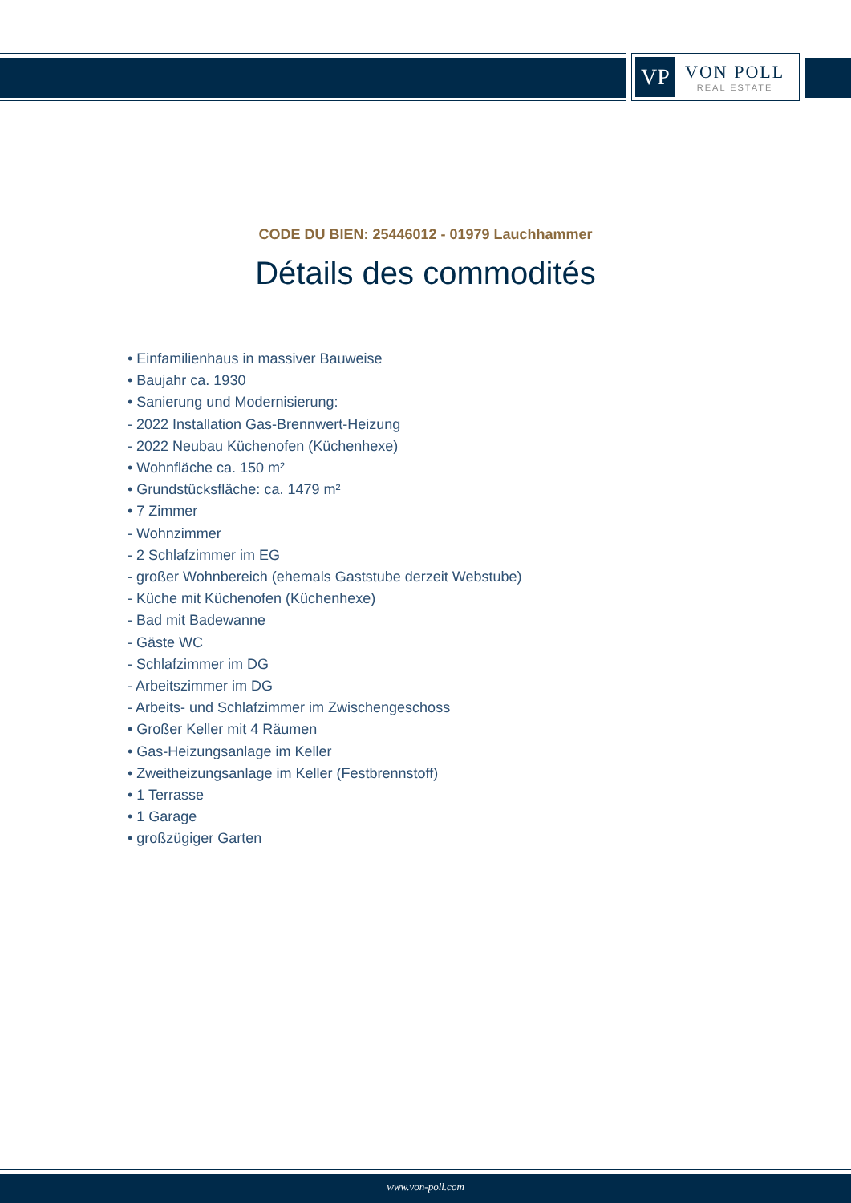VP
VON POLL
REAL ESTATE
CODE DU BIEN: 25446012 - 01979 Lauchhammer
Détails des commodités
• Einfamilienhaus in massiver Bauweise
• Baujahr ca. 1930
• Sanierung und Modernisierung:
- 2022 Installation Gas-Brennwert-Heizung
- 2022 Neubau Küchenofen (Küchenhexe)
• Wohnfläche ca. 150 m²
• Grundstücksfläche: ca. 1479 m²
• 7 Zimmer
- Wohnzimmer
- 2 Schlafzimmer im EG
- großer Wohnbereich (ehemals Gaststube derzeit Webstube)
- Küche mit Küchenofen (Küchenhexe)
- Bad mit Badewanne
- Gäste WC
- Schlafzimmer im DG
- Arbeitszimmer im DG
- Arbeits- und Schlafzimmer im Zwischengeschoss
• Großer Keller mit 4 Räumen
• Gas-Heizungsanlage im Keller
• Zweitheizungsanlage im Keller (Festbrennstoff)
• 1 Terrasse
• 1 Garage
• großzügiger Garten
www.von-poll.com